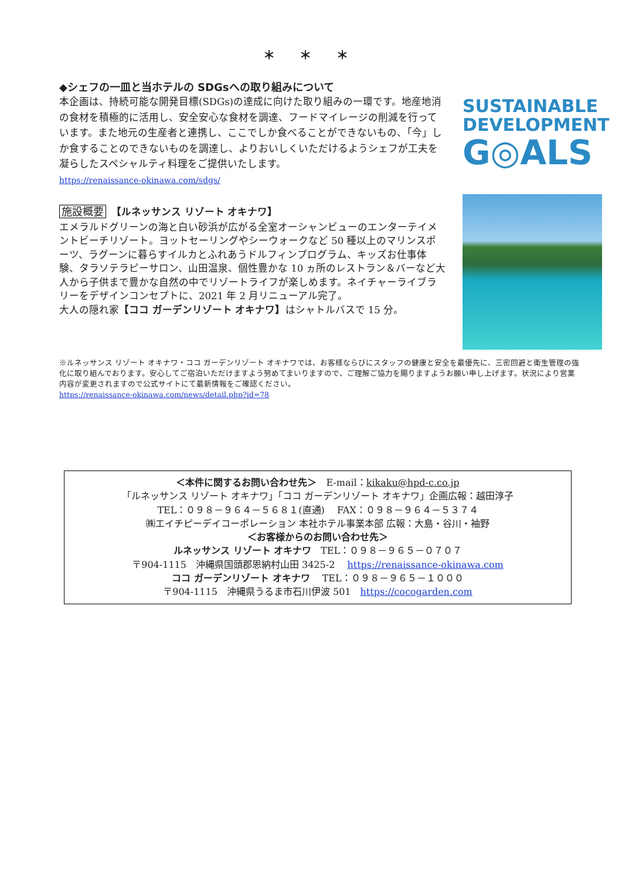＊ ＊ ＊
◆シェフの一皿と当ホテルの SDGsへの取り組みについて
本企画は、持続可能な開発目標(SDGs)の達成に向けた取り組みの一環です。地産地消の食材を積極的に活用し、安全安心な食材を調達、フードマイレージの削減を行っています。また地元の生産者と連携し、ここでしか食べることができないもの、「今」しか食することのできないものを調達し、よりおいしくいただけるようシェフが工夫を凝らしたスペシャルティ料理をご提供いたします。
https://renaissance-okinawa.com/sdgs/
施設概要　【ルネッサンス リゾート オキナワ】
エメラルドグリーンの海と白い砂浜が広がる全室オーシャンビューのエンターテイメントビーチリゾート。ヨットセーリングやシーウォークなど 50 種以上のマリンスポーツ、ラグーンに暮らすイルカとふれあうドルフィンプログラム、キッズお仕事体験、タラソテラピーサロン、山田温泉、個性豊かな 10 ヵ所のレストラン＆バーなど大人から子供まで豊かな自然の中でリゾートライフが楽しめます。ネイチャーライブラリーをデザインコンセプトに、2021 年 2 月リニューアル完了。
大人の隠れ家【ココ ガーデンリゾート オキナワ】はシャトルバスで 15 分。
SUSTAINABLE
DEVELOPMENT
G◎ALS
※ルネッサンス リゾート オキナワ・ココ ガーデンリゾート オキナワでは、お客様ならびにスタッフの健康と安全を最優先に、三密回避と衛生管理の強化に取り組んでおります。安心してご宿泊いただけますよう努めてまいりますので、ご理解ご協力を賜りますようお願い申し上げます。状況により営業内容が変更されますので公式サイトにて最新情報をご確認ください。
https://renaissance-okinawa.com/news/detail.php?id=78
＜本件に関するお問い合わせ先＞　E-mail：kikaku@hpd-c.co.jp
「ルネッサンス リゾート オキナワ」「ココ ガーデンリゾート オキナワ」企画広報：越田淳子
TEL：０９８－９６４－５６８１(直通)　 FAX：０９８－９６４－５３７４
㈱エイチピーデイコーポレーション 本社ホテル事業本部 広報：大島・谷川・袖野
＜お客様からのお問い合わせ先＞
ルネッサンス リゾート オキナワ　TEL：０９８－９６５－０７０７
〒904-1115　沖縄県国頭郡恩納村山田 3425-2　 https://renaissance-okinawa.com
ココ ガーデンリゾート オキナワ　 TEL：０９８－９６５－１０００
〒904-1115　沖縄県うるま市石川伊波 501　https://cocogarden.com